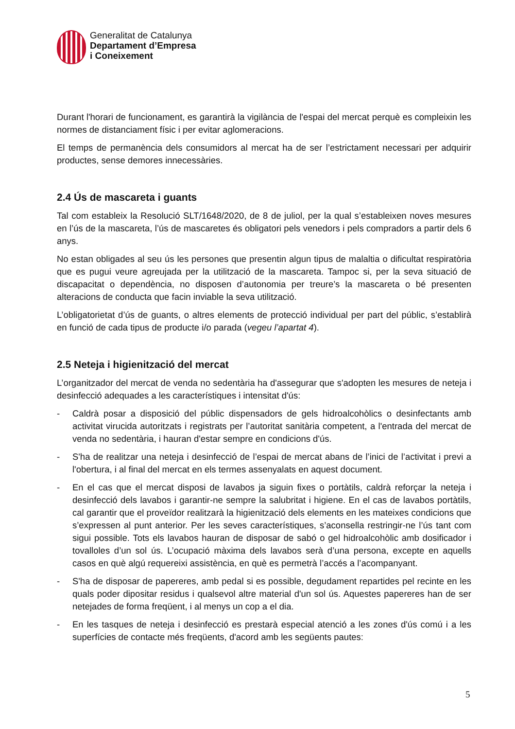Generalitat de Catalunya
Departament d’Empresa
i Coneixement
Durant l'horari de funcionament, es garantirà la vigilància de l'espai del mercat perquè es compleixin les normes de distanciament físic i per evitar aglomeracions.
El temps de permanència dels consumidors al mercat ha de ser l’estrictament necessari per adquirir productes, sense demores innecessàries.
2.4 Ús de mascareta i guants
Tal com estableix la Resolució SLT/1648/2020, de 8 de juliol, per la qual s’estableixen noves mesures en l’ús de la mascareta, l’ús de mascaretes és obligatori pels venedors i pels compradors a partir dels 6 anys.
No estan obligades al seu ús les persones que presentin algun tipus de malaltia o dificultat respiratòria que es pugui veure agreujada per la utilització de la mascareta. Tampoc si, per la seva situació de discapacitat o dependència, no disposen d’autonomia per treure’s la mascareta o bé presenten alteracions de conducta que facin inviable la seva utilització.
L’obligatorietat d’ús de guants, o altres elements de protecció individual per part del públic, s’establirà en funció de cada tipus de producte i/o parada (vegeu l’apartat 4).
2.5 Neteja i higienització del mercat
L’organitzador del mercat de venda no sedentària ha d'assegurar que s'adopten les mesures de neteja i desinfecció adequades a les característiques i intensitat d'ús:
- Caldrà posar a disposició del públic dispensadors de gels hidroalcohòlics o desinfectants amb activitat virucida autoritzats i registrats per l’autoritat sanitària competent, a l'entrada del mercat de venda no sedentària, i hauran d'estar sempre en condicions d'ús.
- S'ha de realitzar una neteja i desinfecció de l’espai de mercat abans de l’inici de l’activitat i previ a l'obertura, i al final del mercat en els termes assenyalats en aquest document.
- En el cas que el mercat disposi de lavabos ja siguin fixes o portàtils, caldrà reforçar la neteja i desinfecció dels lavabos i garantir-ne sempre la salubritat i higiene. En el cas de lavabos portàtils, cal garantir que el proveïdor realitzarà la higienització dels elements en les mateixes condicions que s’expressen al punt anterior. Per les seves característiques, s’aconsella restringir-ne l’ús tant com sigui possible. Tots els lavabos hauran de disposar de sabó o gel hidroalcohòlic amb dosificador i tovalloles d’un sol ús. L’ocupació màxima dels lavabos serà d’una persona, excepte en aquells casos en què algú requereixi assistència, en què es permetrà l’accés a l’acompanyant.
- S'ha de disposar de papereres, amb pedal si es possible, degudament repartides pel recinte en les quals poder dipositar residus i qualsevol altre material d'un sol ús. Aquestes papereres han de ser netejades de forma freqüent, i al menys un cop a el dia.
- En les tasques de neteja i desinfecció es prestarà especial atenció a les zones d'ús comú i a les superfícies de contacte més freqüents, d'acord amb les següents pautes:
5